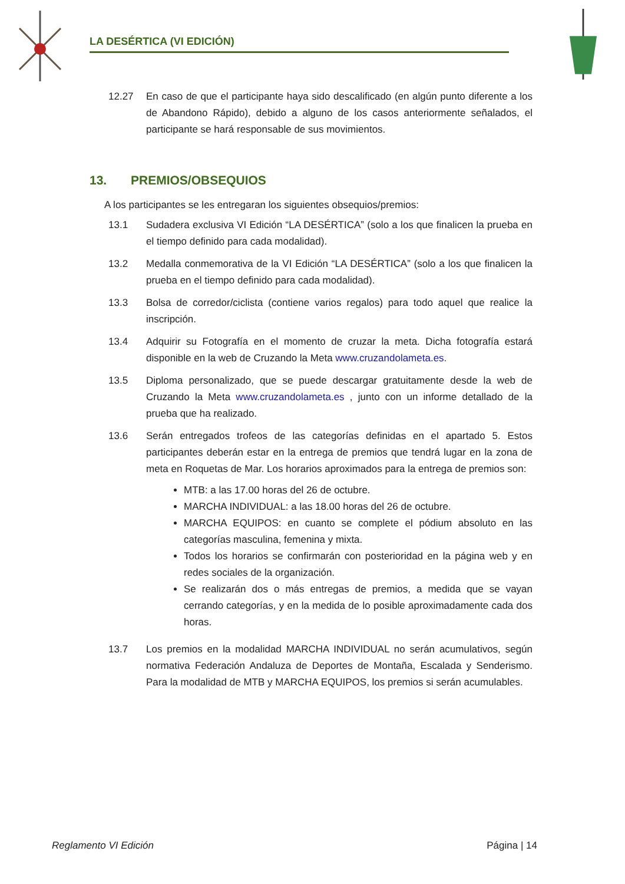LA DESÉRTICA (VI EDICIÓN)
12.27 En caso de que el participante haya sido descalificado (en algún punto diferente a los de Abandono Rápido), debido a alguno de los casos anteriormente señalados, el participante se hará responsable de sus movimientos.
13. PREMIOS/OBSEQUIOS
A los participantes se les entregaran los siguientes obsequios/premios:
13.1 Sudadera exclusiva VI Edición “LA DESÉRTICA” (solo a los que finalicen la prueba en el tiempo definido para cada modalidad).
13.2 Medalla conmemorativa de la VI Edición “LA DESÉRTICA” (solo a los que finalicen la prueba en el tiempo definido para cada modalidad).
13.3 Bolsa de corredor/ciclista (contiene varios regalos) para todo aquel que realice la inscripción.
13.4 Adquirir su Fotografía en el momento de cruzar la meta. Dicha fotografía estará disponible en la web de Cruzando la Meta www.cruzandolameta.es.
13.5 Diploma personalizado, que se puede descargar gratuitamente desde la web de Cruzando la Meta www.cruzandolameta.es , junto con un informe detallado de la prueba que ha realizado.
13.6 Serán entregados trofeos de las categorías definidas en el apartado 5. Estos participantes deberán estar en la entrega de premios que tendrá lugar en la zona de meta en Roquetas de Mar. Los horarios aproximados para la entrega de premios son:
MTB: a las 17.00 horas del 26 de octubre.
MARCHA INDIVIDUAL: a las 18.00 horas del 26 de octubre.
MARCHA EQUIPOS: en cuanto se complete el pódium absoluto en las categorías masculina, femenina y mixta.
Todos los horarios se confirmarán con posterioridad en la página web y en redes sociales de la organización.
Se realizarán dos o más entregas de premios, a medida que se vayan cerrando categorías, y en la medida de lo posible aproximadamente cada dos horas.
13.7 Los premios en la modalidad MARCHA INDIVIDUAL no serán acumulativos, según normativa Federación Andaluza de Deportes de Montaña, Escalada y Senderismo. Para la modalidad de MTB y MARCHA EQUIPOS, los premios si serán acumulables.
Reglamento VI Edición Página | 14